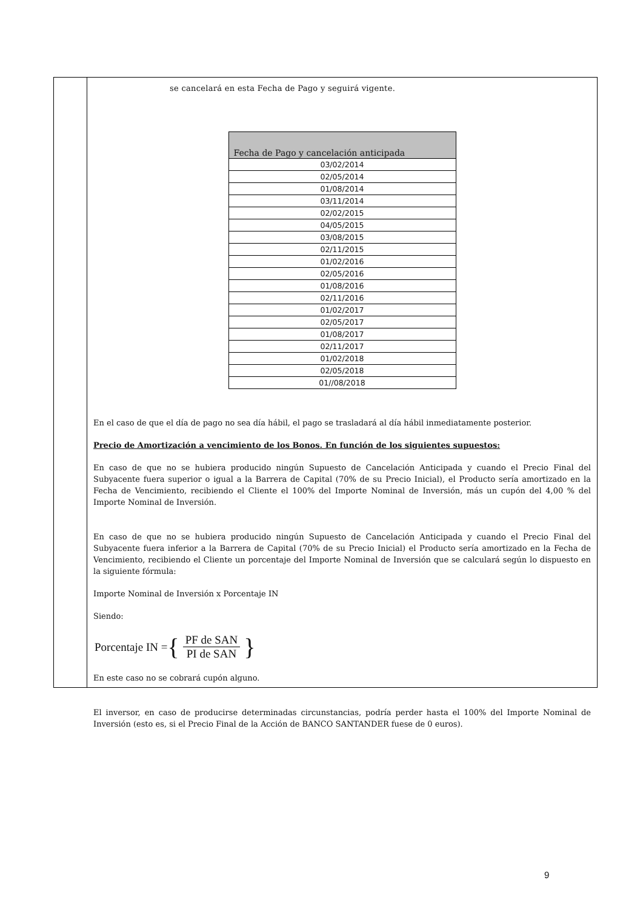se cancelará en esta Fecha de Pago y seguirá vigente.
| Fecha de Pago y cancelación anticipada |
| --- |
| 03/02/2014 |
| 02/05/2014 |
| 01/08/2014 |
| 03/11/2014 |
| 02/02/2015 |
| 04/05/2015 |
| 03/08/2015 |
| 02/11/2015 |
| 01/02/2016 |
| 02/05/2016 |
| 01/08/2016 |
| 02/11/2016 |
| 01/02/2017 |
| 02/05/2017 |
| 01/08/2017 |
| 02/11/2017 |
| 01/02/2018 |
| 02/05/2018 |
| 01//08/2018 |
En el caso de que el día de pago no sea día hábil, el pago se trasladará al día hábil inmediatamente posterior.
Precio de Amortización a vencimiento de los Bonos. En función de los siguientes supuestos:
En caso de que no se hubiera producido ningún Supuesto de Cancelación Anticipada y cuando el Precio Final del Subyacente fuera superior o igual a la Barrera de Capital (70% de su Precio Inicial), el Producto sería amortizado en la Fecha de Vencimiento, recibiendo el Cliente el 100% del Importe Nominal de Inversión, más un cupón del 4,00 % del Importe Nominal de Inversión.
En caso de que no se hubiera producido ningún Supuesto de Cancelación Anticipada y cuando el Precio Final del Subyacente fuera inferior a la Barrera de Capital (70% de su Precio Inicial) el Producto sería amortizado en la Fecha de Vencimiento, recibiendo el Cliente un porcentaje del Importe Nominal de Inversión que se calculará según lo dispuesto en la siguiente fórmula:
Importe Nominal de Inversión x Porcentaje IN
Siendo:
Porcentaje IN = { PF de SAN PI de SAN }
En este caso no se cobrará cupón alguno.
El inversor, en caso de producirse determinadas circunstancias, podría perder hasta el 100% del Importe Nominal de Inversión (esto es, si el Precio Final de la Acción de BANCO SANTANDER fuese de 0 euros).
9